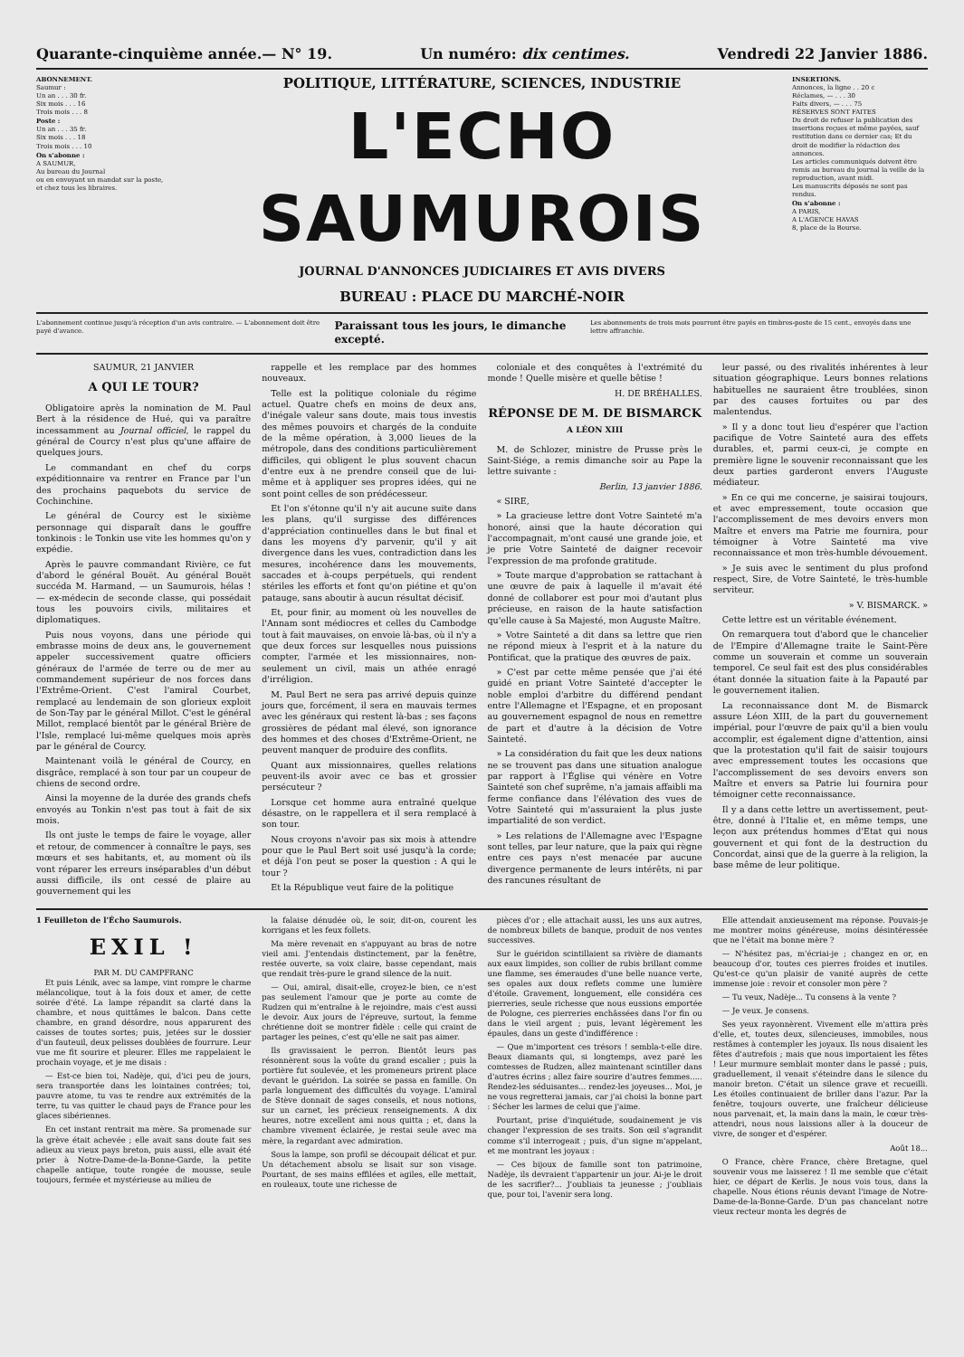Quarante-cinquième année.— N° 19. Un numéro: dix centimes. Vendredi 22 Janvier 1886.
ABONNEMENT.
Saumur :
Un an . . . 30 fr.
Six mois . . . 16
Trois mois . . . 8
Poste :
Un an . . . 35 fr.
Six mois . . . 18
Trois mois . . . 10
On s'abonne :
A SAUMUR,
Au bureau du Journal
ou en envoyant un mandat sur la poste,
et chez tous les libraires.
POLITIQUE, LITTÉRATURE, SCIENCES, INDUSTRIE
L'ECHO SAUMUROIS
JOURNAL D'ANNONCES JUDICIAIRES ET AVIS DIVERS
BUREAU : PLACE DU MARCHÉ-NOIR
INSERTIONS.
Annonces, la ligne . . 20 c
Réclames, — . . . 30
Faits divers, — . . . 75
RÉSERVES SONT FAITES
Du droit de refuser la publication des insertions reçues et même payées, sauf restitution dans ce dernier cas; Et du droit de modifier la rédaction des annonces.
Les articles communiqués doivent être remis au bureau du journal la veille de la reproduction, avant midi.
Les manuscrits déposés ne sont pas rendus.
On s'abonne :
A PARIS,
A L'AGENCE HAVAS
8, place de la Bourse.
L'abonnement continue jusqu'à réception d'un avis contraire. — L'abonnement doit être payé d'avance. Paraissant tous les jours, le dimanche excepté. Les abonnements de trois mois pourront être payés en timbres-poste de 15 cent., envoyés dans une lettre affranchie.
SAUMUR, 21 JANVIER
A QUI LE TOUR?
Obligatoire après la nomination de M. Paul Bert à la résidence de Hué, qui va paraître incessamment au Journal officiel, le rappel du général de Courcy n'est plus qu'une affaire de quelques jours.
Le commandant en chef du corps expéditionnaire va rentrer en France par l'un des prochains paquebots du service de Cochinchine.
Le général de Courcy est le sixième personnage qui disparaît dans le gouffre tonkinois : le Tonkin use vite les hommes qu'on y expédie.
Après le pauvre commandant Rivière, ce fut d'abord le général Bouët. Au général Bouët succéda M. Harmand, — un Saumurois, hélas ! — ex-médecin de seconde classe, qui possédait tous les pouvoirs civils, militaires et diplomatiques.
Puis nous voyons, dans une période qui embrasse moins de deux ans, le gouvernement appeler successivement quatre officiers généraux de l'armée de terre ou de mer au commandement supérieur de nos forces dans l'Extrême-Orient. C'est l'amiral Courbet, remplacé au lendemain de son glorieux exploit de Son-Tay par le général Millot. C'est le général Millot, remplacé bientôt par le général Brière de l'Isle, remplacé lui-même quelques mois après par le général de Courcy.
Maintenant voilà le général de Courcy, en disgrâce, remplacé à son tour par un coupeur de chiens de second ordre.
Ainsi la moyenne de la durée des grands chefs envoyés au Tonkin n'est pas tout à fait de six mois.
Ils ont juste le temps de faire le voyage, aller et retour, de commencer à connaître le pays, ses mœurs et ses habitants, et, au moment où ils vont réparer les erreurs inséparables d'un début aussi difficile, ils ont cessé de plaire au gouvernement qui les
rappelle et les remplace par des hommes nouveaux.
Telle est la politique coloniale du régime actuel. Quatre chefs en moins de deux ans, d'inégale valeur sans doute, mais tous investis des mêmes pouvoirs et chargés de la conduite de la même opération, à 3,000 lieues de la métropole, dans des conditions particulièrement difficiles, qui obligent le plus souvent chacun d'entre eux à ne prendre conseil que de lui-même et à appliquer ses propres idées, qui ne sont point celles de son prédécesseur.
Et l'on s'étonne qu'il n'y ait aucune suite dans les plans, qu'il surgisse des différences d'appréciation continuelles dans le but final et dans les moyens d'y parvenir, qu'il y ait divergence dans les vues, contradiction dans les mesures, incohérence dans les mouvements, saccades et à-coups perpétuels, qui rendent stériles les efforts et font qu'on piétine et qu'on patauge, sans aboutir à aucun résultat décisif.
Et, pour finir, au moment où les nouvelles de l'Annam sont médiocres et celles du Cambodge tout à fait mauvaises, on envoie là-bas, où il n'y a que deux forces sur lesquelles nous puissions compter, l'armée et les missionnaires, non-seulement un civil, mais un athée enragé d'irréligion.
M. Paul Bert ne sera pas arrivé depuis quinze jours que, forcément, il sera en mauvais termes avec les généraux qui restent là-bas ; ses façons grossières de pédant mal élevé, son ignorance des hommes et des choses d'Extrême-Orient, ne peuvent manquer de produire des conflits.
Quant aux missionnaires, quelles relations peuvent-ils avoir avec ce bas et grossier persécuteur ?
Lorsque cet homme aura entraîné quelque désastre, on le rappellera et il sera remplacé à son tour.
Nous croyons n'avoir pas six mois à attendre pour que le Paul Bert soit usé jusqu'à la corde; et déjà l'on peut se poser la question : A qui le tour ?
Et la République veut faire de la politique
coloniale et des conquêtes à l'extrémité du monde ! Quelle misère et quelle bêtise !
H. DE BRÉHALLES.
RÉPONSE DE M. DE BISMARCK
A LÉON XIII
M. de Schlozer, ministre de Prusse près le Saint-Siége, a remis dimanche soir au Pape la lettre suivante :
Berlin, 13 janvier 1886.
« SIRE,
» La gracieuse lettre dont Votre Sainteté m'a honoré, ainsi que la haute décoration qui l'accompagnait, m'ont causé une grande joie, et je prie Votre Sainteté de daigner recevoir l'expression de ma profonde gratitude.
» Toute marque d'approbation se rattachant à une œuvre de paix à laquelle il m'avait été donné de collaborer est pour moi d'autant plus précieuse, en raison de la haute satisfaction qu'elle cause à Sa Majesté, mon Auguste Maître.
» Votre Sainteté a dit dans sa lettre que rien ne répond mieux à l'esprit et à la nature du Pontificat, que la pratique des œuvres de paix.
» C'est par cette même pensée que j'ai été guidé en priant Votre Sainteté d'accepter le noble emploi d'arbitre du différend pendant entre l'Allemagne et l'Espagne, et en proposant au gouvernement espagnol de nous en remettre de part et d'autre à la décision de Votre Sainteté.
» La considération du fait que les deux nations ne se trouvent pas dans une situation analogue par rapport à l'Église qui vénère en Votre Sainteté son chef suprême, n'a jamais affaibli ma ferme confiance dans l'élévation des vues de Votre Sainteté qui m'assuraient la plus juste impartialité de son verdict.
» Les relations de l'Allemagne avec l'Espagne sont telles, par leur nature, que la paix qui règne entre ces pays n'est menacée par aucune divergence permanente de leurs intérêts, ni par des rancunes résultant de
leur passé, ou des rivalités inhérentes à leur situation géographique. Leurs bonnes relations habituelles ne sauraient être troublées, sinon par des causes fortuites ou par des malentendus.
» Il y a donc tout lieu d'espérer que l'action pacifique de Votre Sainteté aura des effets durables, et, parmi ceux-ci, je compte en première ligne le souvenir reconnaissant que les deux parties garderont envers l'Auguste médiateur.
» En ce qui me concerne, je saisirai toujours, et avec empressement, toute occasion que l'accomplissement de mes devoirs envers mon Maître et envers ma Patrie me fournira, pour témoigner à Votre Sainteté ma vive reconnaissance et mon très-humble dévouement.
» Je suis avec le sentiment du plus profond respect, Sire, de Votre Sainteté, le très-humble serviteur.
» V. BISMARCK. »
Cette lettre est un véritable événement.
On remarquera tout d'abord que le chancelier de l'Empire d'Allemagne traite le Saint-Père comme un souverain et comme un souverain temporel. Ce seul fait est des plus considérables étant donnée la situation faite à la Papauté par le gouvernement italien.
La reconnaissance dont M. de Bismarck assure Léon XIII, de la part du gouvernement impérial, pour l'œuvre de paix qu'il a bien voulu accomplir, est également digne d'attention, ainsi que la protestation qu'il fait de saisir toujours avec empressement toutes les occasions que l'accomplissement de ses devoirs envers son Maître et envers sa Patrie lui fournira pour témoigner cette reconnaissance.
Il y a dans cette lettre un avertissement, peut-être, donné à l'Italie et, en même temps, une leçon aux prétendus hommes d'Etat qui nous gouvernent et qui font de la destruction du Concordat, ainsi que de la guerre à la religion, la base même de leur politique.
1 Feuilleton de l'Écho Saumurois.
EXIL !
PAR M. DU CAMPFRANC
Et puis Lénik, avec sa lampe, vint rompre le charme mélancolique, tout à la fois doux et amer, de cette soirée d'été. La lampe répandit sa clarté dans la chambre, et nous quittâmes le balcon. Dans cette chambre, en grand désordre, nous apparurent des caisses de toutes sortes; puis, jetées sur le dossier d'un fauteuil, deux pelisses doublées de fourrure. Leur vue me fit sourire et pleurer. Elles me rappelaient le prochain voyage, et je me disais :
— Est-ce bien toi, Nadèje, qui, d'ici peu de jours, sera transportée dans les lointaines contrées; toi, pauvre atome, tu vas te rendre aux extrémités de la terre, tu vas quitter le chaud pays de France pour les glaces sibériennes.
En cet instant rentrait ma mère. Sa promenade sur la grève était achevée ; elle avait sans doute fait ses adieux au vieux pays breton, puis aussi, elle avait été prier à Notre-Dame-de-la-Bonne-Garde, la petite chapelle antique, toute rongée de mousse, seule toujours, fermée et mystérieuse au milieu de
la falaise dénudée où, le soir, dit-on, courent les korrigans et les feux follets.
Ma mère revenait en s'appuyant au bras de notre vieil ami. J'entendais distinctement, par la fenêtre, restée ouverte, sa voix claire, basse cependant, mais que rendait très-pure le grand silence de la nuit.
— Oui, amiral, disait-elle, croyez-le bien, ce n'est pas seulement l'amour que je porte au comte de Rudzen qui m'entraîne à le rejoindre, mais c'est aussi le devoir. Aux jours de l'épreuve, surtout, la femme chrétienne doit se montrer fidèle : celle qui craint de partager les peines, c'est qu'elle ne sait pas aimer.
Ils gravissaient le perron. Bientôt leurs pas résonnèrent sous la voûte du grand escalier ; puis la portière fut soulevée, et les promeneurs prirent place devant le guéridon. La soirée se passa en famille. On parla longuement des difficultés du voyage. L'amiral de Stève donnait de sages conseils, et nous notions, sur un carnet, les précieux renseignements. A dix heures, notre excellent ami nous quitta ; et, dans la chambre vivement éclairée, je restai seule avec ma mère, la regardant avec admiration.
Sous la lampe, son profil se découpait délicat et pur. Un détachement absolu se lisait sur son visage. Pourtant, de ses mains effilées et agiles, elle mettait, en rouleaux, toute une richesse de
pièces d'or ; elle attachait aussi, les uns aux autres, de nombreux billets de banque, produit de nos ventes successives.
Sur le guéridon scintillaient sa rivière de diamants aux eaux limpides, son collier de rubis brillant comme une flamme, ses émeraudes d'une belle nuance verte, ses opales aux doux reflets comme une lumière d'étoile. Gravement, longuement, elle considéra ces pierreries, seule richesse que nous eussions emportée de Pologne, ces pierreries enchâssées dans l'or fin ou dans le vieil argent ; puis, levant légèrement les épaules, dans un geste d'indifférence :
— Que m'importent ces trésors ! sembla-t-elle dire. Beaux diamants qui, si longtemps, avez paré les comtesses de Rudzen, allez maintenant scintiller dans d'autres écrins ; allez faire sourire d'autres femmes..... Rendez-les séduisantes... rendez-les joyeuses... Moi, je ne vous regretterai jamais, car j'ai choisi la bonne part : Sécher les larmes de celui que j'aime.
Pourtant, prise d'inquiétude, soudainement je vis changer l'expression de ses traits. Son œil s'agrandit comme s'il interrogeait ; puis, d'un signe m'appelant, et me montrant les joyaux :
— Ces bijoux de famille sont ton patrimoine, Nadèje, ils devraient t'appartenir un jour. Ai-je le droit de les sacrifier?... J'oubliais ta jeunesse ; j'oubliais que, pour toi, l'avenir sera long.
Elle attendait anxieusement ma réponse. Pouvais-je me montrer moins généreuse, moins désintéressée que ne l'était ma bonne mère ?
— N'hésitez pas, m'écriai-je ; changez en or, en beaucoup d'or, toutes ces pierres froides et inutiles. Qu'est-ce qu'un plaisir de vanité auprès de cette immense joie : revoir et consoler mon père ?
— Tu veux, Nadèje... Tu consens à la vente ?
— Je veux. Je consens.
Ses yeux rayonnèrent. Vivement elle m'attira près d'elle, et, toutes deux, silencieuses, immobiles, nous restâmes à contempler les joyaux. Ils nous disaient les fêtes d'autrefois ; mais que nous importaient les fêtes ! Leur murmure semblait monter dans le passé ; puis, graduellement, il venait s'éteindre dans le silence du manoir breton. C'était un silence grave et recueilli. Les étoiles continuaient de briller dans l'azur. Par la fenêtre, toujours ouverte, une fraîcheur délicieuse nous parvenait, et, la main dans la main, le cœur très-attendri, nous nous laissions aller à la douceur de vivre, de songer et d'espérer.
Août 18...
O France, chère France, chère Bretagne, quel souvenir vous me laisserez ! Il me semble que c'était hier, ce départ de Kerlis. Je nous vois tous, dans la chapelle. Nous étions réunis devant l'image de Notre-Dame-de-la-Bonne-Garde. D'un pas chancelant notre vieux recteur monta les degrés de